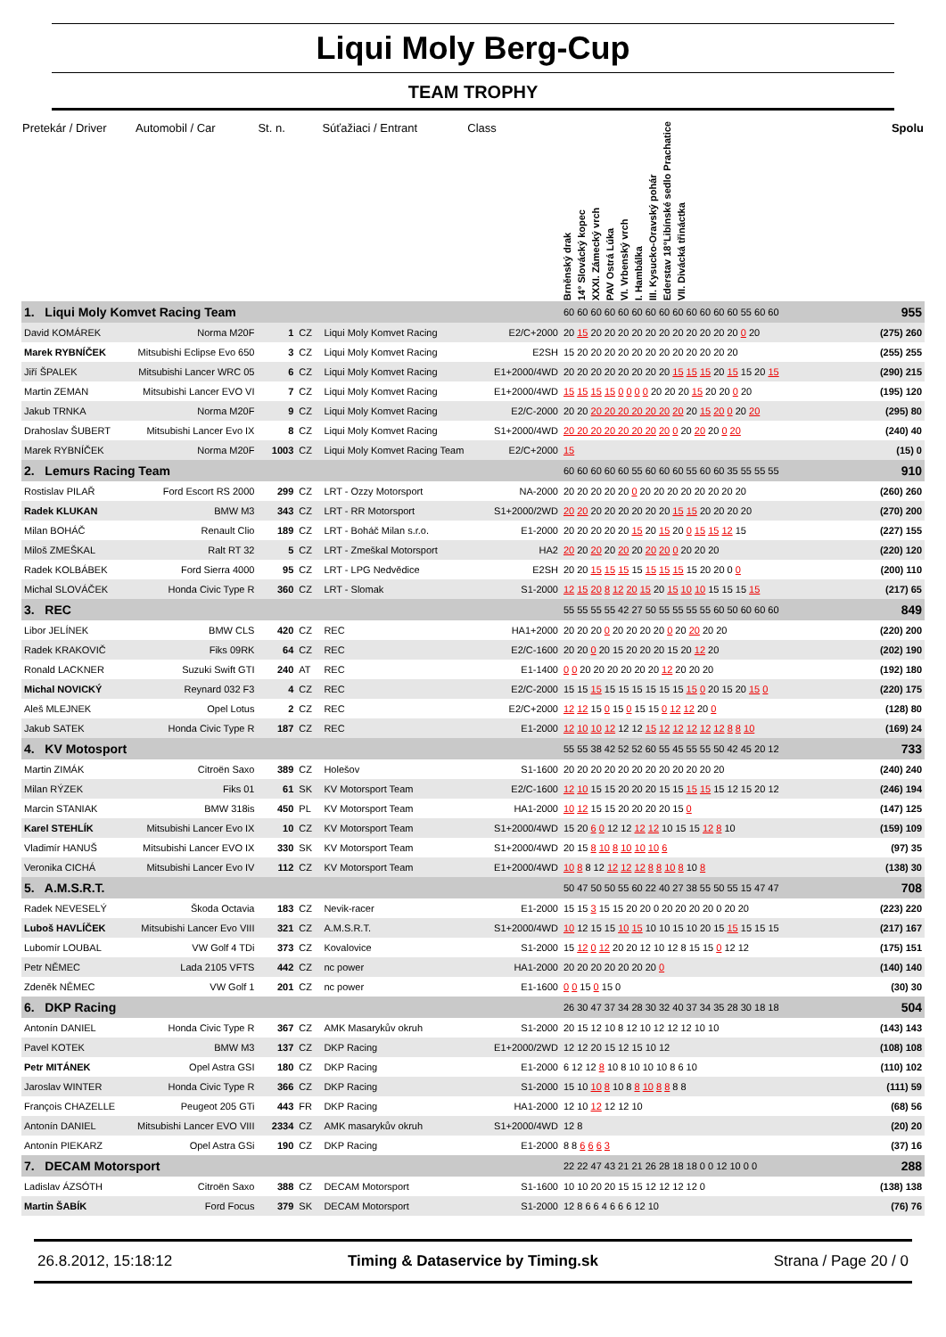Liqui Moly Berg-Cup
TEAM TROPHY
| Pretekár / Driver | Automobil / Car | St. n. | | Súťažiaci / Entrant | Class | Brněnský drak 14° Slovácký kopec XXXI. Zámecký vrch PAV Ostrá Lúka VI. Vrbenský vrch I. Hambálka III. Kysucko-Oravský pohár Ederstav 18°Libínské sedlo Prachatice VII. Divácká třináctka | Spolu |
| --- | --- | --- | --- | --- | --- | --- | --- |
| 1. Liqui Moly Komvet Racing Team | | | | | | 60 60 60 60 60 60 60 60 60 60 60 60 60 55 60 60 | 955 |
| David KOMÁREK | Norma M20F | 1 | CZ | Liqui Moly Komvet Racing | E2/C+2000 | 20 15 20 20 20 20 20 20 20 20 20 20 20 0 20 | (275) 260 |
| Marek RYBNÍČEK | Mitsubishi Eclipse Evo 650 | 3 | CZ | Liqui Moly Komvet Racing | E2SH | 15 20 20 20 20 20 20 20 20 20 20 20 20 | (255) 255 |
| Jiří ŠPALEK | Mitsubishi Lancer WRC 05 | 6 | CZ | Liqui Moly Komvet Racing | E1+2000/4WD | 20 20 20 20 20 20 20 20 15 15 15 20 15 15 20 15 | (290) 215 |
| Martin ZEMAN | Mitsubishi Lancer EVO VI | 7 | CZ | Liqui Moly Komvet Racing | E1+2000/4WD | 15 15 15 15 0 0 0 0 20 20 20 15 20 20 0 20 | (195) 120 |
| Jakub TRNKA | Norma M20F | 9 | CZ | Liqui Moly Komvet Racing | E2/C-2000 | 20 20 20 20 20 20 20 20 20 20 15 20 0 20 20 | (295) 80 |
| Drahoslav ŠUBERT | Mitsubishi Lancer Evo IX | 8 | CZ | Liqui Moly Komvet Racing | S1+2000/4WD | 20 20 20 20 20 20 20 20 0 20 20 20 0 20 | (240) 40 |
| Marek RYBNÍČEK | Norma M20F | 1003 | CZ | Liqui Moly Komvet Racing Team | E2/C+2000 | 15 | (15) 0 |
| 2. Lemurs Racing Team | | | | | | 60 60 60 60 60 55 60 60 60 55 60 60 35 55 55 55 | 910 |
| Rostislav PILAŘ | Ford Escort RS 2000 | 299 | CZ | LRT - Ozzy Motorsport | NA-2000 | 20 20 20 20 20 0 20 20 20 20 20 20 20 20 | (260) 260 |
| Radek KLUKAN | BMW M3 | 343 | CZ | LRT - RR Motorsport | S1+2000/2WD | 20 20 20 20 20 20 20 20 15 15 20 20 20 20 | (270) 200 |
| Milan BOHÁČ | Renault Clio | 189 | CZ | LRT - Boháč Milan s.r.o. | E1-2000 | 20 20 20 20 20 15 20 15 20 0 15 15 12 15 | (227) 155 |
| Miloš ZMEŠKAL | Ralt RT 32 | 5 | CZ | LRT - Zmeškal Motorsport | HA2 | 20 20 20 20 20 20 20 20 0 20 20 20 | (220) 120 |
| Radek KOLBÁBEK | Ford Sierra 4000 | 95 | CZ | LRT - LPG Nedvědice | E2SH | 20 20 15 15 15 15 15 15 15 15 20 20 0 0 | (200) 110 |
| Michal SLOVÁČEK | Honda Civic Type R | 360 | CZ | LRT - Slomak | S1-2000 | 12 15 20 8 12 20 15 20 15 10 10 15 15 15 15 | (217) 65 |
| 3. REC | | | | | | 55 55 55 55 42 27 50 55 55 55 55 60 50 60 60 60 | 849 |
| Libor JELÍNEK | BMW CLS | 420 | CZ | REC | HA1+2000 | 20 20 20 0 20 20 20 20 0 20 20 20 20 | (220) 200 |
| Radek KRAKOVIČ | Fiks 09RK | 64 | CZ | REC | E2/C-1600 | 20 20 0 20 15 20 20 20 15 20 12 20 | (202) 190 |
| Ronald LACKNER | Suzuki Swift GTI | 240 | AT | REC | E1-1400 | 0 0 20 20 20 20 20 20 12 20 20 20 | (192) 180 |
| Michal NOVICKÝ | Reynard 032 F3 | 4 | CZ | REC | E2/C-2000 | 15 15 15 15 15 15 15 15 15 15 0 20 15 20 15 0 | (220) 175 |
| Aleš MLEJNEK | Opel Lotus | 2 | CZ | REC | E2/C+2000 | 12 12 15 0 15 0 15 15 0 12 12 20 0 | (128) 80 |
| Jakub SATEK | Honda Civic Type R | 187 | CZ | REC | E1-2000 | 12 10 10 12 12 12 15 12 12 12 12 12 8 8 10 | (169) 24 |
| 4. KV Motosport | | | | | | 55 55 38 42 52 52 60 55 45 55 55 50 42 45 20 12 | 733 |
| Martin ZIMÁK | Citroën Saxo | 389 | CZ | Holešov | S1-1600 | 20 20 20 20 20 20 20 20 20 20 20 20 | (240) 240 |
| Milan RÝZEK | Fiks 01 | 61 | SK | KV Motorsport Team | E2/C-1600 | 12 10 15 15 20 20 20 15 15 15 15 15 12 15 20 12 | (246) 194 |
| Marcin STANIAK | BMW 318is | 450 | PL | KV Motorsport Team | HA1-2000 | 10 12 15 15 20 20 20 20 15 0 | (147) 125 |
| Karel STEHLÍK | Mitsubishi Lancer Evo IX | 10 | CZ | KV Motorsport Team | S1+2000/4WD | 15 20 6 0 12 12 12 12 10 15 15 12 8 10 | (159) 109 |
| Vladimír HANUŠ | Mitsubishi Lancer EVO IX | 330 | SK | KV Motorsport Team | S1+2000/4WD | 20 15 8 10 8 10 10 10 6 | (97) 35 |
| Veronika CICHÁ | Mitsubishi Lancer Evo IV | 112 | CZ | KV Motorsport Team | E1+2000/4WD | 10 8 8 12 12 12 12 8 8 10 8 10 8 | (138) 30 |
| 5. A.M.S.R.T. | | | | | | 50 47 50 50 55 60 22 40 27 38 55 50 55 15 47 47 | 708 |
| Radek NEVESELÝ | Škoda Octavia | 183 | CZ | Nevik-racer | E1-2000 | 15 15 3 15 15 20 20 0 20 20 20 20 0 20 20 | (223) 220 |
| Luboš HAVLÍČEK | Mitsubishi Lancer Evo VIII | 321 | CZ | A.M.S.R.T. | S1+2000/4WD | 10 12 15 15 10 15 10 10 15 10 20 15 15 15 15 15 | (217) 167 |
| Lubomír LOUBAL | VW Golf 4 TDi | 373 | CZ | Kovalovice | S1-2000 | 15 12 0 12 20 20 12 10 12 8 15 15 0 12 12 | (175) 151 |
| Petr NĚMEC | Lada 2105 VFTS | 442 | CZ | nc power | HA1-2000 | 20 20 20 20 20 20 20 0 | (140) 140 |
| Zdeněk NĚMEC | VW Golf 1 | 201 | CZ | nc power | E1-1600 | 0 0 15 0 15 0 | (30) 30 |
| 6. DKP Racing | | | | | | 26 30 47 37 34 28 30 32 40 37 34 35 28 30 18 18 | 504 |
| Antonín DANIEL | Honda Civic Type R | 367 | CZ | AMK Masarykův okruh | S1-2000 | 20 15 12 10 8 12 10 12 12 12 10 10 | (143) 143 |
| Pavel KOTEK | BMW M3 | 137 | CZ | DKP Racing | E1+2000/2WD | 12 12 20 15 12 15 10 12 | (108) 108 |
| Petr MITÁNEK | Opel Astra GSI | 180 | CZ | DKP Racing | E1-2000 | 6 12 12 8 10 8 10 10 10 8 6 10 | (110) 102 |
| Jaroslav WINTER | Honda Civic Type R | 366 | CZ | DKP Racing | S1-2000 | 15 10 10 8 10 8 8 10 8 8 8 8 | (111) 59 |
| François CHAZELLE | Peugeot 205 GTi | 443 | FR | DKP Racing | HA1-2000 | 12 10 12 12 12 10 | (68) 56 |
| Antonín DANIEL | Mitsubishi Lancer EVO VIII | 2334 | CZ | AMK masarykův okruh | S1+2000/4WD | 12 8 | (20) 20 |
| Antonín PIEKARZ | Opel Astra GSi | 190 | CZ | DKP Racing | E1-2000 | 8 8 6 6 6 3 | (37) 16 |
| 7. DECAM Motorsport | | | | | | 22 22 47 43 21 21 26 28 18 18 0 0 12 10 0 0 | 288 |
| Ladislav ÁZSÓTH | Citroën Saxo | 388 | CZ | DECAM Motorsport | S1-1600 | 10 10 20 20 15 15 12 12 12 12 0 | (138) 138 |
| Martin ŠABÍK | Ford Focus | 379 | SK | DECAM Motorsport | S1-2000 | 12 8 6 6 4 6 6 6 12 10 | (76) 76 |
26.8.2012, 15:18:12 Timing & Dataservice by Timing.sk Strana / Page 20 / 0